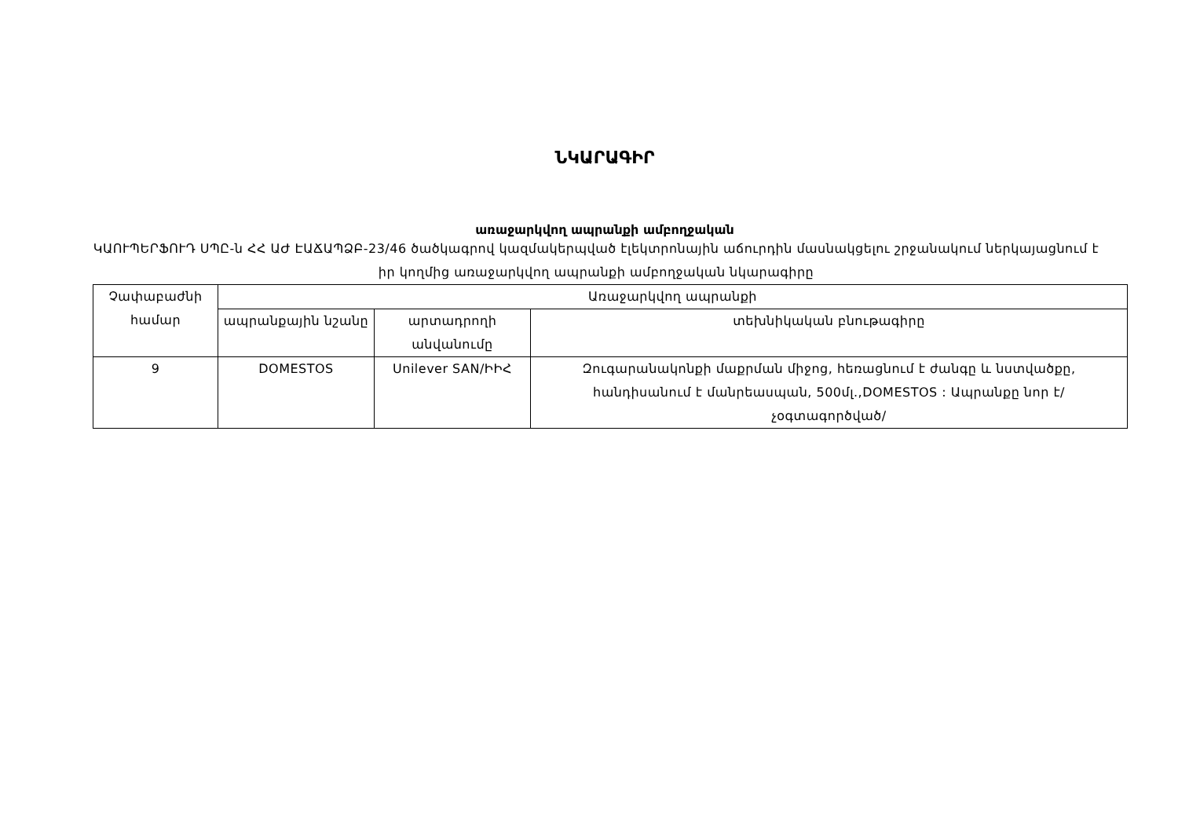ՆԿԱՐԱԳԻՐ
առաջարկվող ապրանքի ամբողջական
ԿԱՈՒՊԵՐՖՈՒԴ ՍՊԸ-ն ՀՀ ԱԺ ԷԱՃԱՊՁԲ-23/46 ծածկագրով կազմակերպված էլեկտրոնային աճուրդին մասնակցելու շրջանակում ներկայացնում է իր կողմից առաջարկվող ապրանքի ամբողջական նկարագիրը
| Չափաբաժնի համար | Առաջարկվող ապրանքի | | |
| | ապրանքային նշանը | արտադրողի անվանումը | տեխնիկական բնութագիրը |
| 9 | DOMESTOS | Unilever SAN/ԻԻՀ | Զուգարանակոնքի մաքրման միջոց, հեռացնում է ժանգը և նստվածքը, հանդիսանում է մանրեասպան, 500մլ.,DOMESTOS : Ապրանքը նոր է/ չօգտագործված/ |